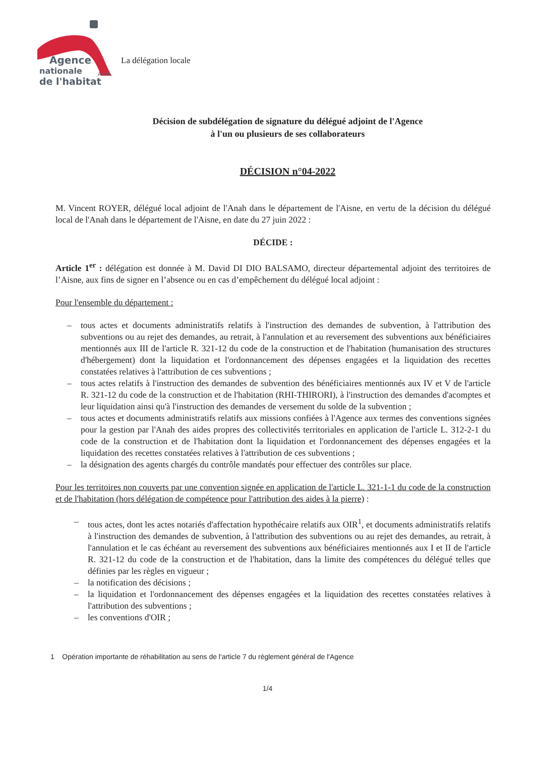Agence
nationale
Anah
de l'habitat
La délégation locale
Décision de subdélégation de signature du délégué adjoint de l'Agence
à l'un ou plusieurs de ses collaborateurs
DÉCISION n°04-2022
M. Vincent ROYER, délégué local adjoint de l'Anah dans le département de l'Aisne, en vertu de la décision du délégué local de l'Anah dans le département de l'Aisne, en date du 27 juin 2022 :
DÉCIDE :
Article 1<sup>er</sup> : délégation est donnée à M. David DI DIO BALSAMO, directeur départemental adjoint des territoires de l’Aisne, aux fins de signer en l’absence ou en cas d’empêchement du délégué local adjoint :
Pour l'ensemble du département :
– tous actes et documents administratifs relatifs à l'instruction des demandes de subvention, à l'attribution des subventions ou au rejet des demandes, au retrait, à l'annulation et au reversement des subventions aux bénéficiaires mentionnés aux III de l'article R. 321-12 du code de la construction et de l'habitation (humanisation des structures d'hébergement) dont la liquidation et l'ordonnancement des dépenses engagées et la liquidation des recettes constatées relatives à l'attribution de ces subventions ;
– tous actes relatifs à l'instruction des demandes de subvention des bénéficiaires mentionnés aux IV et V de l'article R. 321-12 du code de la construction et de l'habitation (RHI-THIRORI), à l'instruction des demandes d'acomptes et leur liquidation ainsi qu'à l'instruction des demandes de versement du solde de la subvention ;
– tous actes et documents administratifs relatifs aux missions confiées à l'Agence aux termes des conventions signées pour la gestion par l'Anah des aides propres des collectivités territoriales en application de l'article L. 312-2-1 du code de la construction et de l'habitation dont la liquidation et l'ordonnancement des dépenses engagées et la liquidation des recettes constatées relatives à l'attribution de ces subventions ;
– la désignation des agents chargés du contrôle mandatés pour effectuer des contrôles sur place.
Pour les territoires non couverts par une convention signée en application de l'article L. 321-1-1 du code de la construction et de l'habitation (hors délégation de compétence pour l'attribution des aides à la pierre) :
– tous actes, dont les actes notariés d'affectation hypothécaire relatifs aux OIR<sup>1</sup>, et documents administratifs relatifs à l'instruction des demandes de subvention, à l'attribution des subventions ou au rejet des demandes, au retrait, à l'annulation et le cas échéant au reversement des subventions aux bénéficiaires mentionnés aux I et II de l'article R. 321-12 du code de la construction et de l'habitation, dans la limite des compétences du délégué telles que définies par les règles en vigueur ;
– la notification des décisions ;
– la liquidation et l'ordonnancement des dépenses engagées et la liquidation des recettes constatées relatives à l'attribution des subventions ;
– les conventions d'OIR ;
1 Opération importante de réhabilitation au sens de l'article 7 du règlement général de l'Agence
1/4